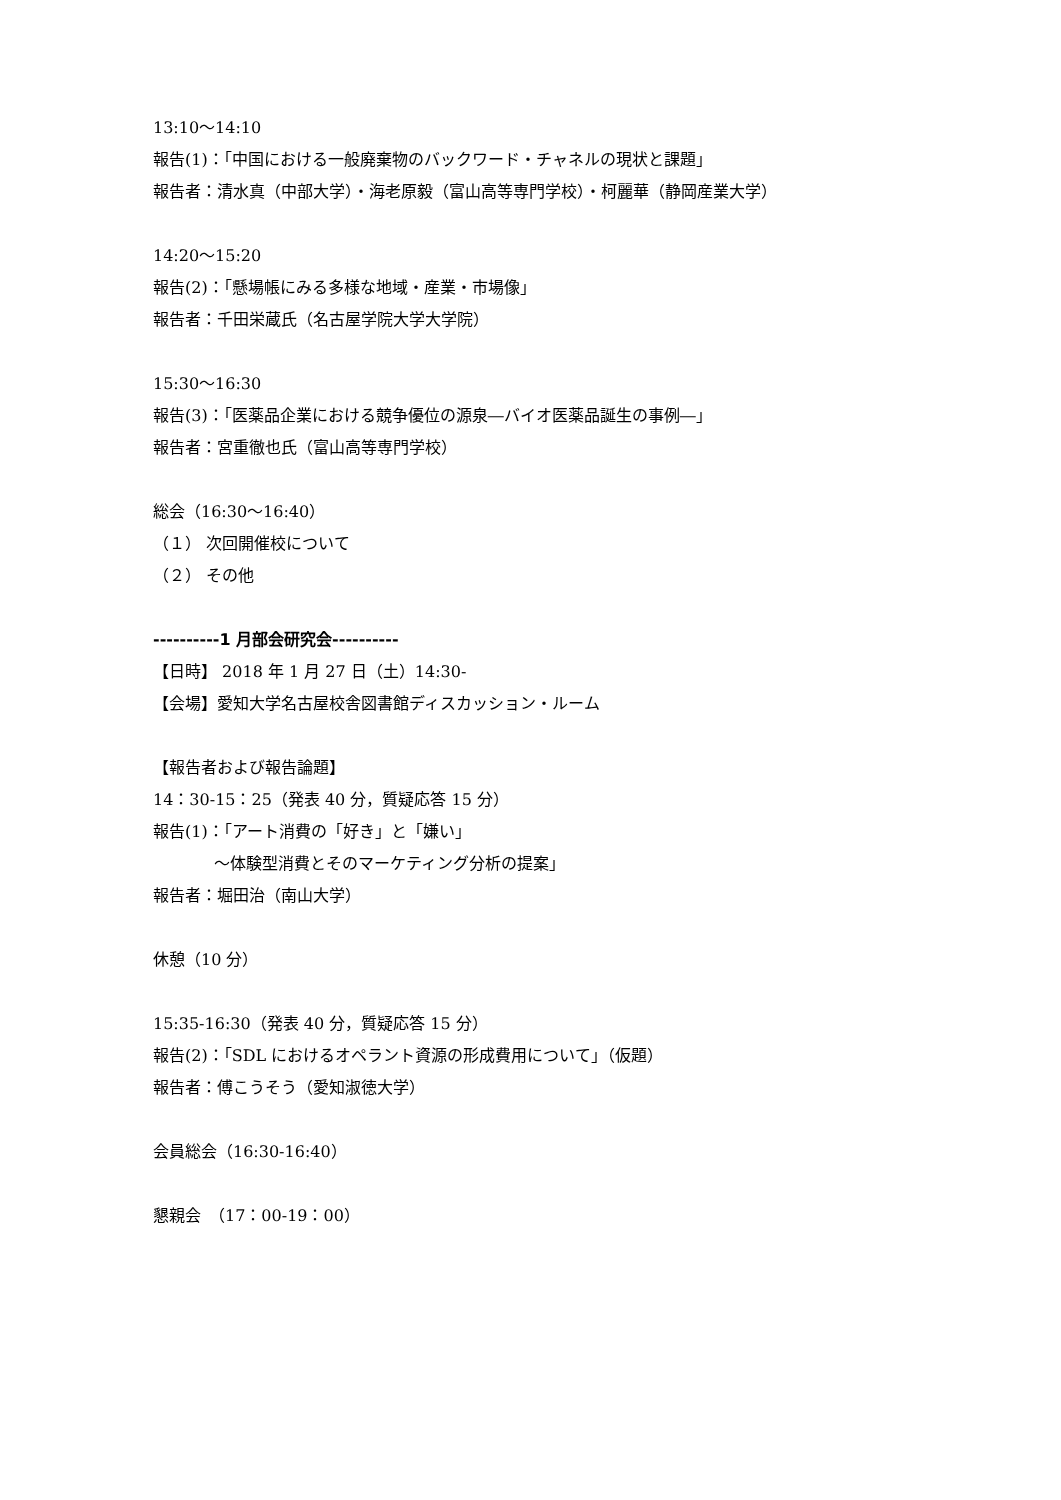13:10～14:10
報告(1)：「中国における一般廃棄物のバックワード・チャネルの現状と課題」
報告者：清水真（中部大学）・海老原毅（富山高等専門学校）・柯麗華（静岡産業大学）
14:20～15:20
報告(2)：「懸場帳にみる多様な地域・産業・市場像」
報告者：千田栄蔵氏（名古屋学院大学大学院）
15:30～16:30
報告(3)：「医薬品企業における競争優位の源泉―バイオ医薬品誕生の事例―」
報告者：宮重徹也氏（富山高等専門学校）
総会（16:30～16:40）
（１） 次回開催校について
（２） その他
----------1 月部会研究会----------
【日時】 2018 年 1 月 27 日（土）14:30-
【会場】愛知大学名古屋校舎図書館ディスカッション・ルーム
【報告者および報告論題】
14：30-15：25（発表 40 分，質疑応答 15 分）
報告(1)：「アート消費の「好き」と「嫌い」
～体験型消費とそのマーケティング分析の提案」
報告者：堀田治（南山大学）
休憩（10 分）
15:35-16:30（発表 40 分，質疑応答 15 分）
報告(2)：「SDL におけるオペラント資源の形成費用について」（仮題）
報告者：傅こうそう（愛知淑徳大学）
会員総会（16:30-16:40）
懇親会　（17：00-19：00）